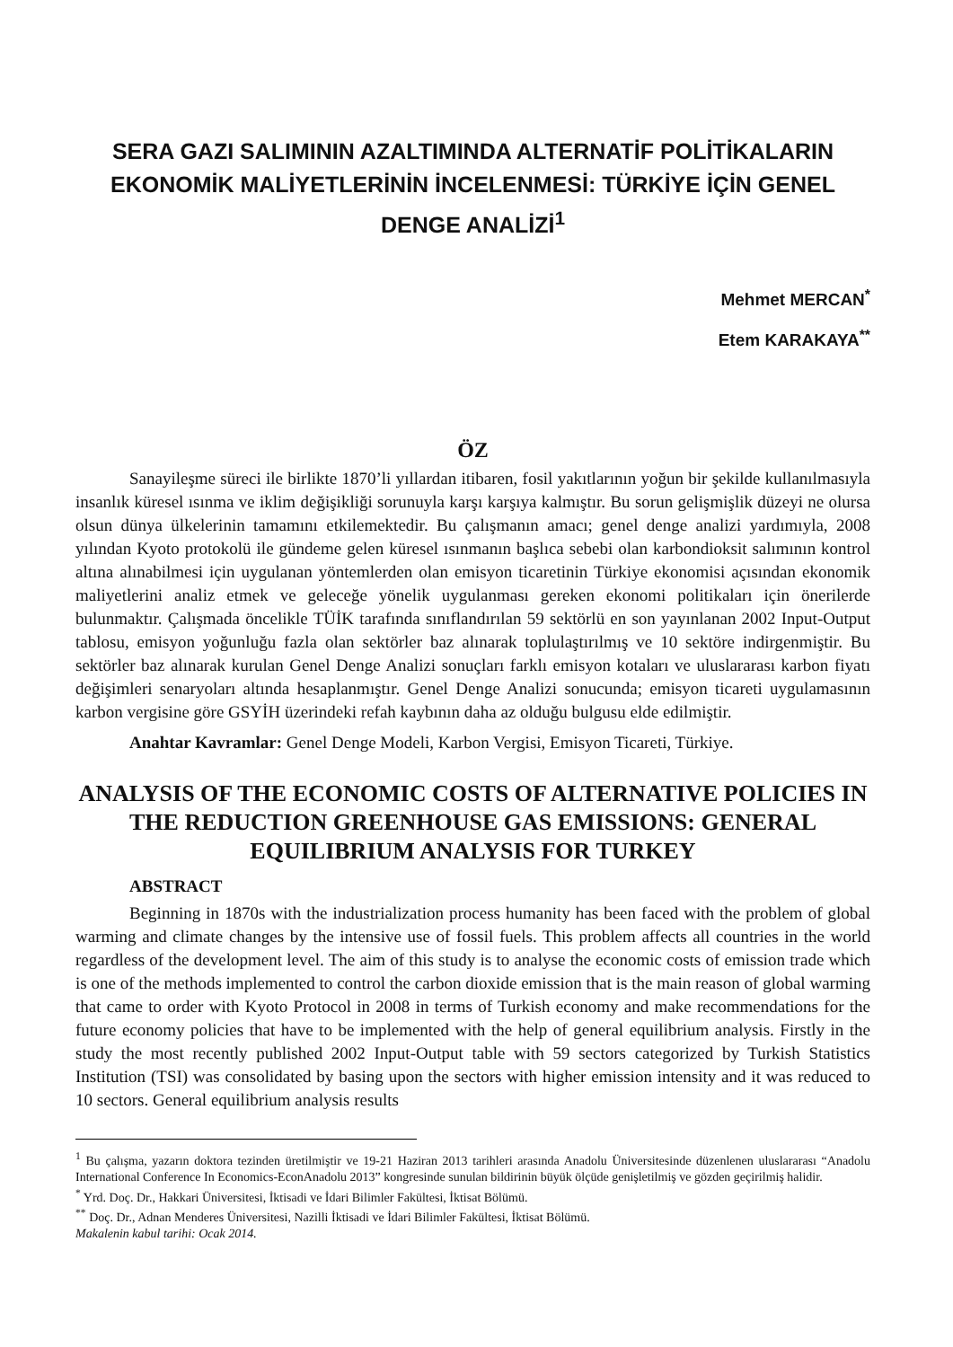SERA GAZI SALIMININ AZALTIMINDA ALTERNATİF POLİTİKALARIN EKONOMİK MALİYETLERİNİN İNCELENMESİ: TÜRKİYE İÇİN GENEL DENGE ANALİZİ<sup>1</sup>
Mehmet MERCAN<sup>*</sup>
Etem KARAKAYA<sup>**</sup>
ÖZ
Sanayileşme süreci ile birlikte 1870’li yıllardan itibaren, fosil yakıtlarının yoğun bir şekilde kullanılmasıyla insanlık küresel ısınma ve iklim değişikliği sorunuyla karşı karşıya kalmıştır. Bu sorun gelişmişlik düzeyi ne olursa olsun dünya ülkelerinin tamamını etkilemektedir. Bu çalışmanın amacı; genel denge analizi yardımıyla, 2008 yılından Kyoto protokolü ile gündeme gelen küresel ısınmanın başlıca sebebi olan karbondioksit salımının kontrol altına alınabilmesi için uygulanan yöntemlerden olan emisyon ticaretinin Türkiye ekonomisi açısından ekonomik maliyetlerini analiz etmek ve geleceğe yönelik uygulanması gereken ekonomi politikaları için önerilerde bulunmaktır. Çalışmada öncelikle TÜİK tarafında sınıflandırılan 59 sektörlü en son yayınlanan 2002 Input-Output tablosu, emisyon yoğunluğu fazla olan sektörler baz alınarak toplulaştırılmış ve 10 sektöre indirgenmiştir. Bu sektörler baz alınarak kurulan Genel Denge Analizi sonuçları farklı emisyon kotaları ve uluslararası karbon fiyatı değişimleri senaryoları altında hesaplanmıştır. Genel Denge Analizi sonucunda; emisyon ticareti uygulamasının karbon vergisine göre GSYİH üzerindeki refah kaybının daha az olduğu bulgusu elde edilmiştir.
Anahtar Kavramlar: Genel Denge Modeli, Karbon Vergisi, Emisyon Ticareti, Türkiye.
ANALYSIS OF THE ECONOMIC COSTS OF ALTERNATIVE POLICIES IN THE REDUCTION GREENHOUSE GAS EMISSIONS: GENERAL EQUILIBRIUM ANALYSIS FOR TURKEY
ABSTRACT
Beginning in 1870s with the industrialization process humanity has been faced with the problem of global warming and climate changes by the intensive use of fossil fuels. This problem affects all countries in the world regardless of the development level. The aim of this study is to analyse the economic costs of emission trade which is one of the methods implemented to control the carbon dioxide emission that is the main reason of global warming that came to order with Kyoto Protocol in 2008 in terms of Turkish economy and make recommendations for the future economy policies that have to be implemented with the help of general equilibrium analysis. Firstly in the study the most recently published 2002 Input-Output table with 59 sectors categorized by Turkish Statistics Institution (TSI) was consolidated by basing upon the sectors with higher emission intensity and it was reduced to 10 sectors. General equilibrium analysis results
<sup>1</sup> Bu çalışma, yazarın doktora tezinden üretilmiştir ve 19-21 Haziran 2013 tarihleri arasında Anadolu Üniversitesinde düzenlenen uluslararası “Anadolu International Conference In Economics-EconAnadolu 2013” kongresinde sunulan bildirinin büyük ölçüde genişletilmiş ve gözden geçirilmiş halidir.
<sup>*</sup> Yrd. Doç. Dr., Hakkari Üniversitesi, İktisadi ve İdari Bilimler Fakültesi, İktisat Bölümü.
<sup>**</sup> Doç. Dr., Adnan Menderes Üniversitesi, Nazilli İktisadi ve İdari Bilimler Fakültesi, İktisat Bölümü.
Makalenin kabul tarihi: Ocak 2014.